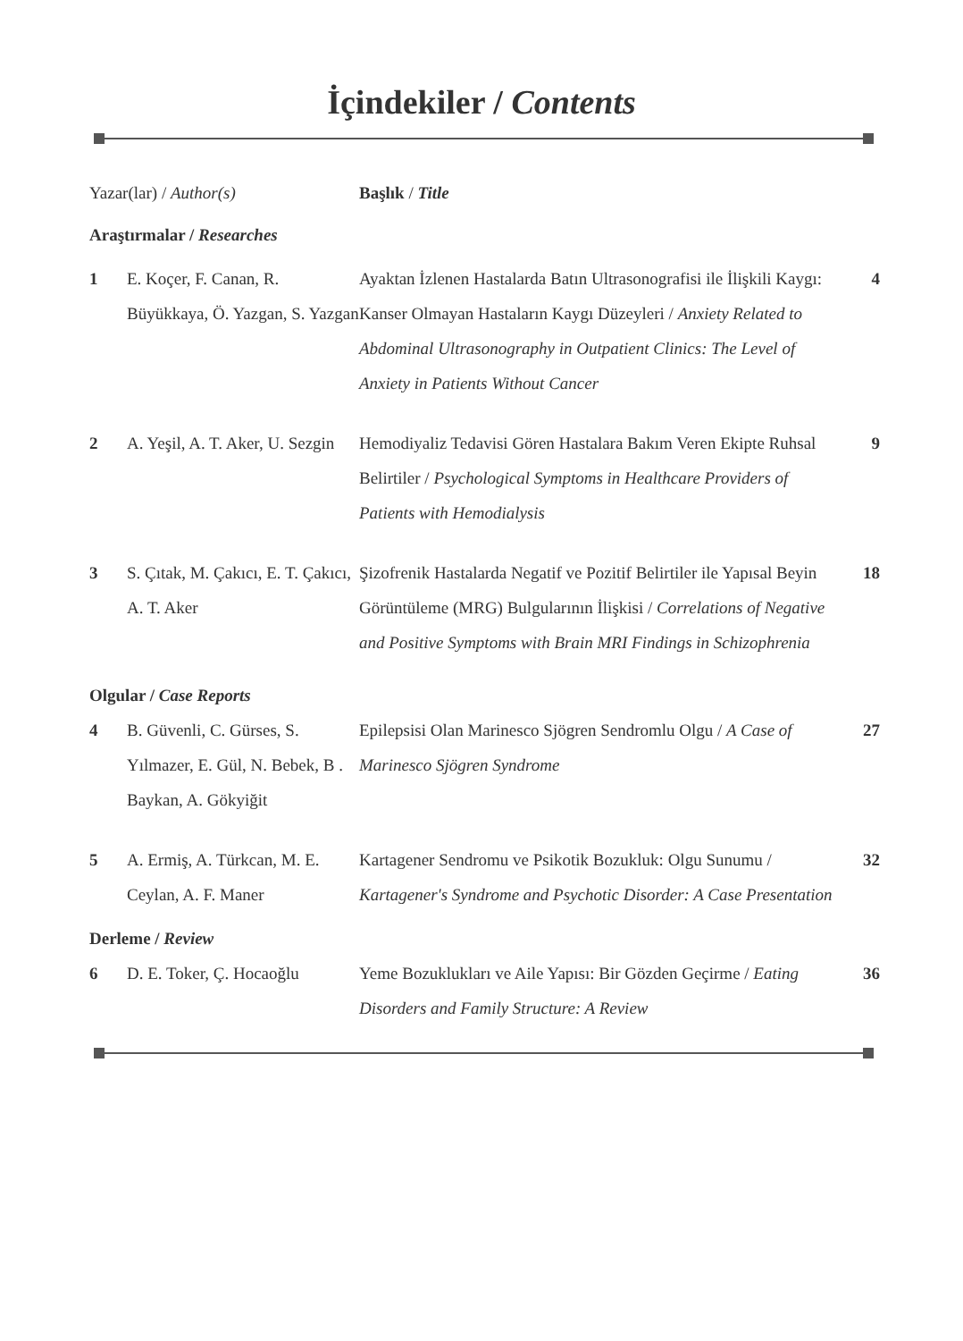İçindekiler / Contents
| Yazar(lar) / Author(s) | | Başlık / Title | |
| --- | --- | --- | --- |
| Araştırmalar / Researches | | | |
| 1 | E. Koçer, F. Canan, R. Büyükkaya, Ö. Yazgan, S. Yazgan | Ayaktan İzlenen Hastalarda Batın Ultrasonografisi ile İlişkili Kaygı: Kanser Olmayan Hastaların Kaygı Düzeyleri / Anxiety Related to Abdominal Ultrasonography in Outpatient Clinics: The Level of Anxiety in Patients Without Cancer | 4 |
| 2 | A. Yeşil, A. T. Aker, U. Sezgin | Hemodiyaliz Tedavisi Gören Hastalara Bakım Veren Ekipte Ruhsal Belirtiler / Psychological Symptoms in Healthcare Providers of Patients with Hemodialysis | 9 |
| 3 | S. Çıtak, M. Çakıcı, E. T. Çakıcı, A. T. Aker | Şizofrenik Hastalarda Negatif ve Pozitif Belirtiler ile Yapısal Beyin Görüntüleme (MRG) Bulgularının İlişkisi / Correlations of Negative and Positive Symptoms with Brain MRI Findings in Schizophrenia | 18 |
| Olgular / Case Reports | | | |
| 4 | B. Güvenli, C. Gürses, S. Yılmazer, E. Gül, N. Bebek, B . Baykan, A. Gökyiğit | Epilepsisi Olan Marinesco Sjögren Sendromlu Olgu / A Case of Marinesco Sjögren Syndrome | 27 |
| 5 | A. Ermiş, A. Türkcan, M. E. Ceylan, A. F. Maner | Kartagener Sendromu ve Psikotik Bozukluk: Olgu Sunumu / Kartagener's Syndrome and Psychotic Disorder: A Case Presentation | 32 |
| Derleme / Review | | | |
| 6 | D. E. Toker, Ç. Hocaoğlu | Yeme Bozuklukları ve Aile Yapısı: Bir Gözden Geçirme / Eating Disorders and Family Structure: A Review | 36 |